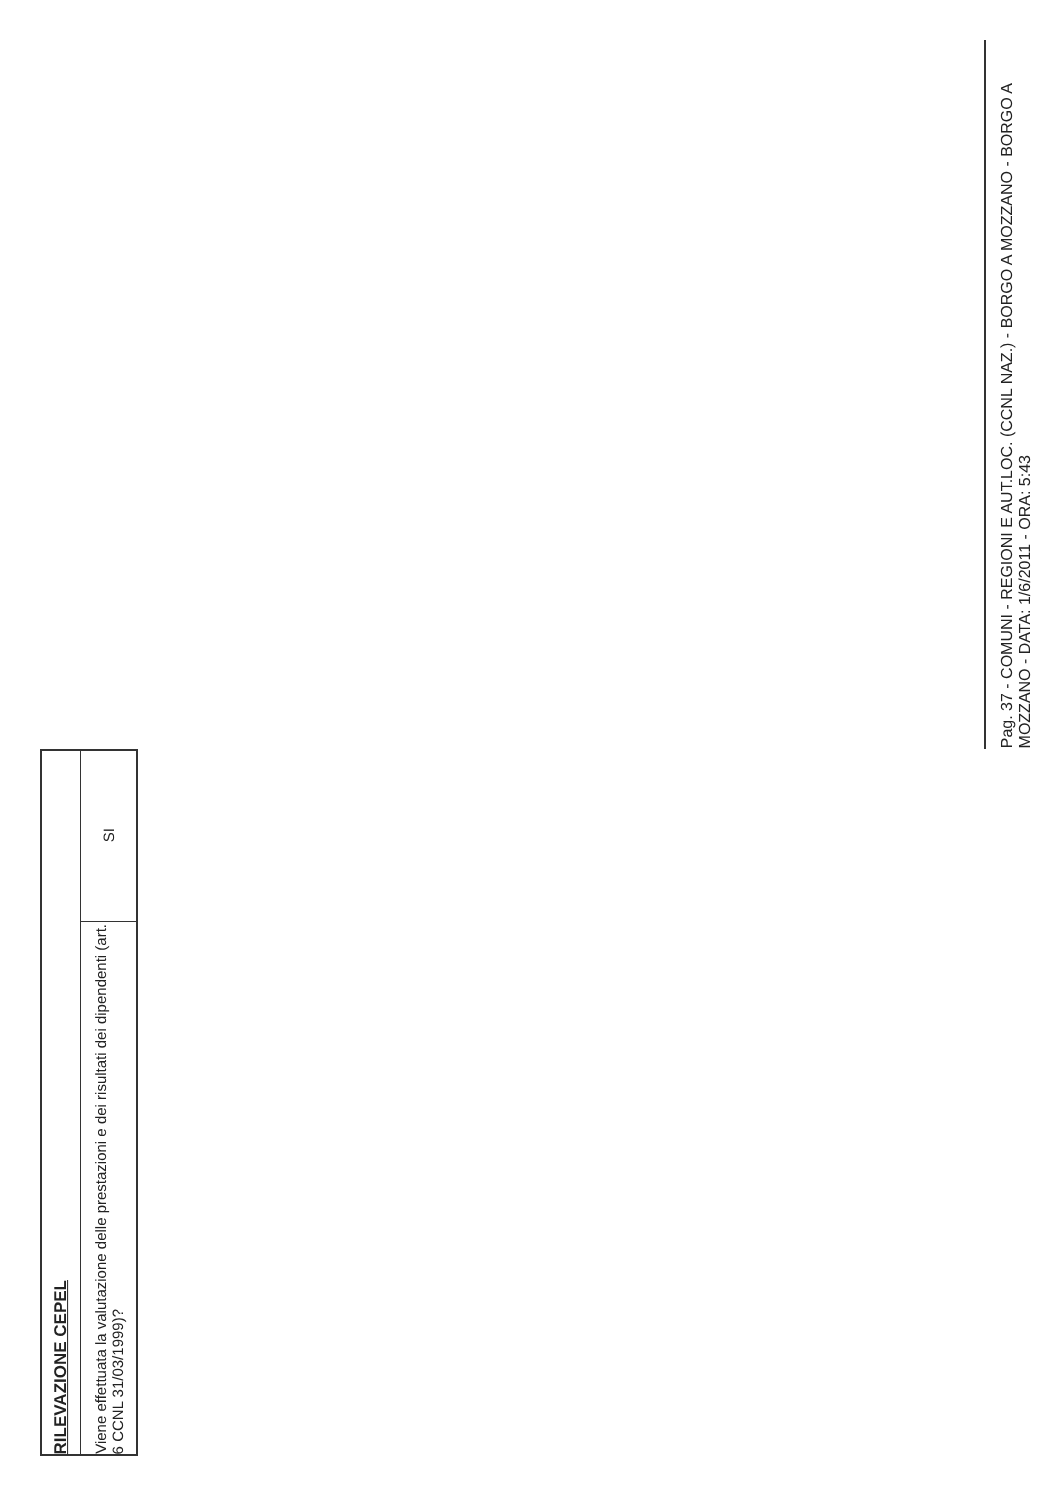| RILEVAZIONE CEPEL | |
| Viene effettuata la valutazione delle prestazioni e dei risultati dei dipendenti (art. 6 CCNL 31/03/1999)? | SI |
Pag. 37 - COMUNI - REGIONI E AUT.LOC. (CCNL NAZ.) - BORGO A MOZZANO - BORGO A MOZZANO - DATA: 1/6/2011 - ORA: 5:43